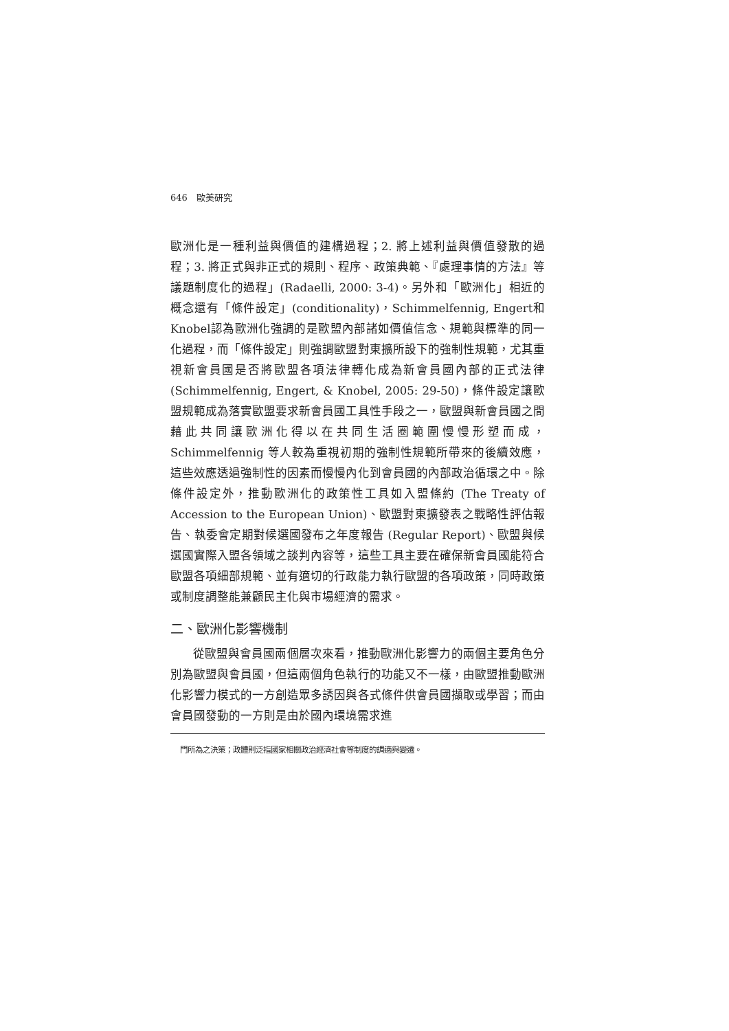646　歐美研究
歐洲化是一種利益與價值的建構過程；2. 將上述利益與價值發散的過程；3. 將正式與非正式的規則、程序、政策典範、『處理事情的方法』等議題制度化的過程」(Radaelli, 2000: 3-4)。另外和「歐洲化」相近的概念還有「條件設定」(conditionality)，Schimmelfennig, Engert和Knobel認為歐洲化強調的是歐盟內部諸如價值信念、規範與標準的同一化過程，而「條件設定」則強調歐盟對東擴所設下的強制性規範，尤其重視新會員國是否將歐盟各項法律轉化成為新會員國內部的正式法律 (Schimmelfennig, Engert, & Knobel, 2005: 29-50)，條件設定讓歐盟規範成為落實歐盟要求新會員國工具性手段之一，歐盟與新會員國之間藉此共同讓歐洲化得以在共同生活圈範圍慢慢形塑而成，Schimmelfennig 等人較為重視初期的強制性規範所帶來的後續效應，這些效應透過強制性的因素而慢慢內化到會員國的內部政治循環之中。除條件設定外，推動歐洲化的政策性工具如入盟條約 (The Treaty of Accession to the European Union)、歐盟對東擴發表之戰略性評估報告、執委會定期對候選國發布之年度報告 (Regular Report)、歐盟與候選國實際入盟各領域之談判內容等，這些工具主要在確保新會員國能符合歐盟各項細部規範、並有適切的行政能力執行歐盟的各項政策，同時政策或制度調整能兼顧民主化與市場經濟的需求。
二、歐洲化影響機制
從歐盟與會員國兩個層次來看，推動歐洲化影響力的兩個主要角色分別為歐盟與會員國，但這兩個角色執行的功能又不一樣，由歐盟推動歐洲化影響力模式的一方創造眾多誘因與各式條件供會員國擷取或學習；而由會員國發動的一方則是由於國內環境需求進
門所為之決策；政體則泛指國家相關政治經濟社會等制度的調適與變遷。